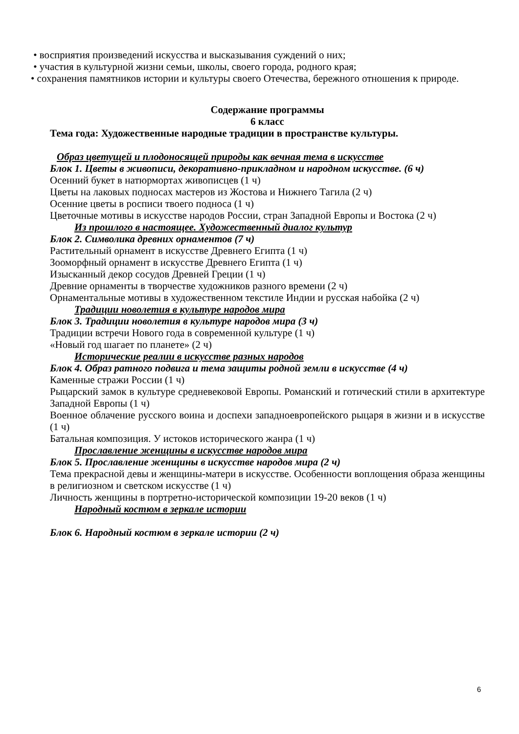• восприятия произведений искусства и высказывания суждений о них;
• участия в культурной жизни семьи, школы, своего города, родного края;
• сохранения памятников истории и культуры своего Отечества, бережного отношения к природе.
Содержание программы
6 класс
Тема года: Художественные народные традиции в пространстве культуры.
Образ цветущей и плодоносящей природы как вечная тема в искусстве
Блок 1. Цветы в живописи, декоративно-прикладном и народном искусстве. (6 ч)
Осенний букет в натюрмортах живописцев (1 ч)
Цветы на лаковых подносах мастеров из Жостова и Нижнего Тагила (2 ч)
Осенние цветы в росписи твоего подноса (1 ч)
Цветочные мотивы в искусстве народов России, стран Западной Европы и Востока (2 ч)
Из прошлого в настоящее. Художественный диалог культур
Блок 2. Символика древних орнаментов (7 ч)
Растительный орнамент в искусстве Древнего Египта (1 ч)
Зооморфный орнамент в искусстве Древнего Египта (1 ч)
Изысканный декор сосудов Древней Греции (1 ч)
Древние орнаменты в творчестве художников разного времени (2 ч)
Орнаментальные мотивы в художественном текстиле Индии и русская набойка (2 ч)
Традиции новолетия в культуре народов мира
Блок 3. Традиции новолетия в культуре народов мира (3 ч)
Традиции встречи Нового года в современной культуре (1 ч)
«Новый год шагает по планете» (2 ч)
Исторические реалии в искусстве разных народов
Блок 4. Образ ратного подвига и тема защиты родной земли в искусстве (4 ч)
Каменные стражи России (1 ч)
Рыцарский замок в культуре средневековой Европы. Романский и готический стили в архитектуре Западной Европы (1 ч)
Военное облачение русского воина и доспехи западноевропейского рыцаря в жизни и в искусстве (1 ч)
Батальная композиция. У истоков исторического жанра (1 ч)
Прославление женщины в искусстве народов мира
Блок 5. Прославление женщины в искусстве народов мира (2 ч)
Тема прекрасной девы и женщины-матери в искусстве. Особенности воплощения образа женщины в религиозном и светском искусстве (1 ч)
Личность женщины в портретно-исторической композиции 19-20 веков (1 ч)
Народный костюм в зеркале истории
Блок 6. Народный костюм в зеркале истории (2 ч)
6